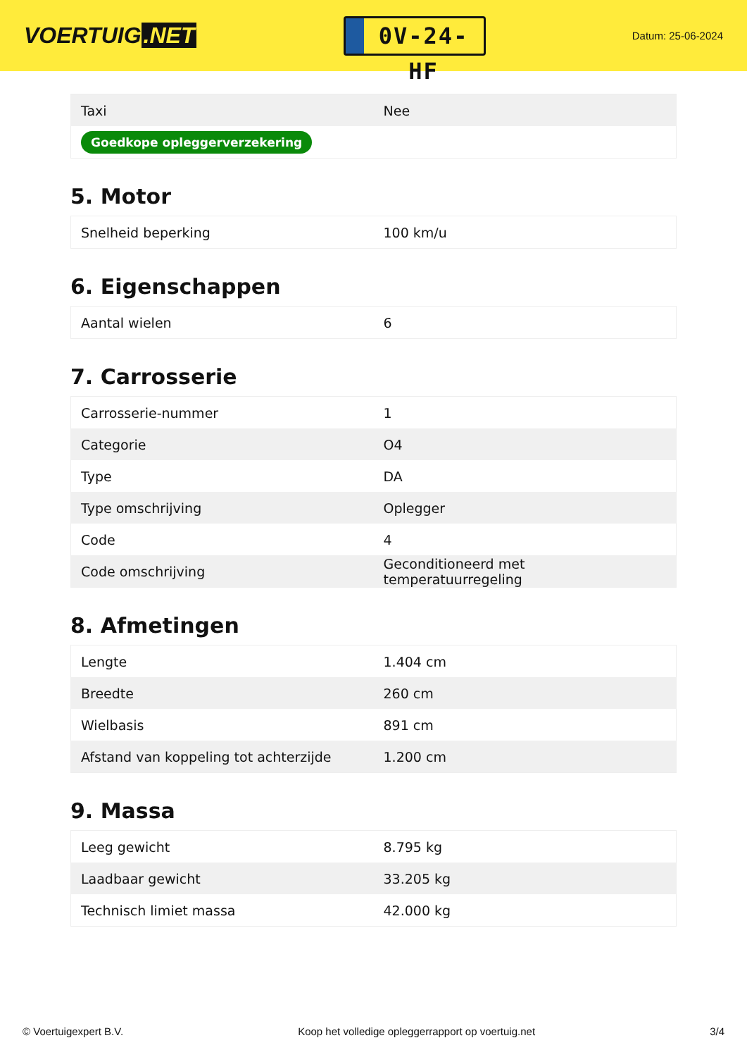VOERTUIG.NET
0V-24-HF
Datum: 25-06-2024
| Taxi | Nee |
| Goedkope opleggerverzekering | |
5. Motor
| Snelheid beperking | 100 km/u |
6. Eigenschappen
| Aantal wielen | 6 |
7. Carrosserie
| Carrosserie-nummer | 1 |
| Categorie | O4 |
| Type | DA |
| Type omschrijving | Oplegger |
| Code | 4 |
| Code omschrijving | Geconditioneerd met temperatuurregeling |
8. Afmetingen
| Lengte | 1.404 cm |
| Breedte | 260 cm |
| Wielbasis | 891 cm |
| Afstand van koppeling tot achterzijde | 1.200 cm |
9. Massa
| Leeg gewicht | 8.795 kg |
| Laadbaar gewicht | 33.205 kg |
| Technisch limiet massa | 42.000 kg |
© Voertuigexpert B.V. Koop het volledige opleggerrapport op voertuig.net 3/4